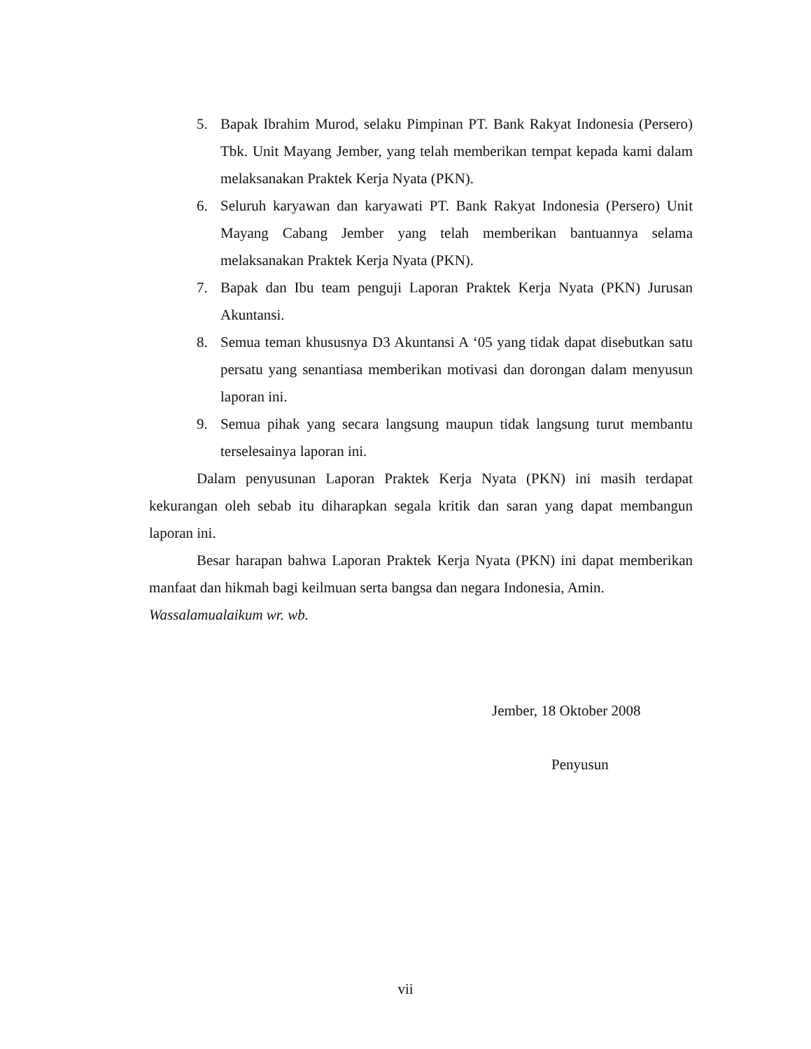5. Bapak Ibrahim Murod, selaku Pimpinan PT. Bank Rakyat Indonesia (Persero) Tbk. Unit Mayang Jember, yang telah memberikan tempat kepada kami dalam melaksanakan Praktek Kerja Nyata (PKN).
6. Seluruh karyawan dan karyawati PT. Bank Rakyat Indonesia (Persero) Unit Mayang Cabang Jember yang telah memberikan bantuannya selama melaksanakan Praktek Kerja Nyata (PKN).
7. Bapak dan Ibu team penguji Laporan Praktek Kerja Nyata (PKN) Jurusan Akuntansi.
8. Semua teman khususnya D3 Akuntansi A ‘05 yang tidak dapat disebutkan satu persatu yang senantiasa memberikan motivasi dan dorongan dalam menyusun laporan ini.
9. Semua pihak yang secara langsung maupun tidak langsung turut membantu terselesainya laporan ini.
Dalam penyusunan Laporan Praktek Kerja Nyata (PKN) ini masih terdapat kekurangan oleh sebab itu diharapkan segala kritik dan saran yang dapat membangun laporan ini.
Besar harapan bahwa Laporan Praktek Kerja Nyata (PKN) ini dapat memberikan manfaat dan hikmah bagi keilmuan serta bangsa dan negara Indonesia, Amin.
Wassalamualaikum wr. wb.
Jember, 18 Oktober 2008
Penyusun
vii